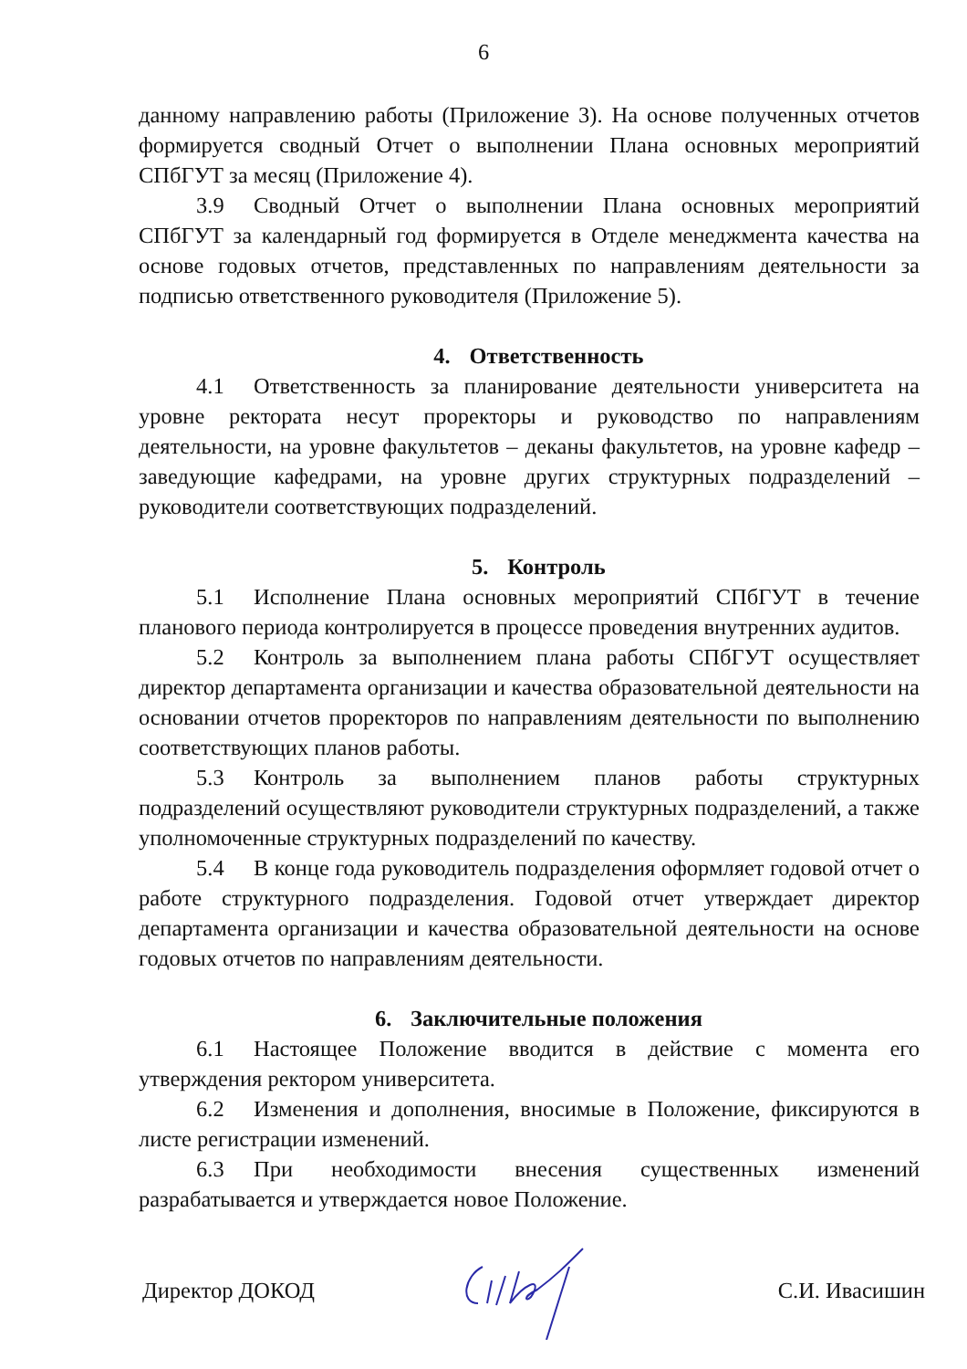6
данному направлению работы (Приложение 3). На основе полученных отчетов формируется сводный Отчет о выполнении Плана основных мероприятий СПбГУТ за месяц (Приложение 4).
3.9 Сводный Отчет о выполнении Плана основных мероприятий СПбГУТ за календарный год формируется в Отделе менеджмента качества на основе годовых отчетов, представленных по направлениям деятельности за подписью ответственного руководителя (Приложение 5).
4. Ответственность
4.1 Ответственность за планирование деятельности университета на уровне ректората несут проректоры и руководство по направлениям деятельности, на уровне факультетов – деканы факультетов, на уровне кафедр – заведующие кафедрами, на уровне других структурных подразделений – руководители соответствующих подразделений.
5. Контроль
5.1 Исполнение Плана основных мероприятий СПбГУТ в течение планового периода контролируется в процессе проведения внутренних аудитов.
5.2 Контроль за выполнением плана работы СПбГУТ осуществляет директор департамента организации и качества образовательной деятельности на основании отчетов проректоров по направлениям деятельности по выполнению соответствующих планов работы.
5.3 Контроль за выполнением планов работы структурных подразделений осуществляют руководители структурных подразделений, а также уполномоченные структурных подразделений по качеству.
5.4 В конце года руководитель подразделения оформляет годовой отчет о работе структурного подразделения. Годовой отчет утверждает директор департамента организации и качества образовательной деятельности на основе годовых отчетов по направлениям деятельности.
6. Заключительные положения
6.1 Настоящее Положение вводится в действие с момента его утверждения ректором университета.
6.2 Изменения и дополнения, вносимые в Положение, фиксируются в листе регистрации изменений.
6.3 При необходимости внесения существенных изменений разрабатывается и утверждается новое Положение.
Директор ДОКОД С.И. Ивасишин